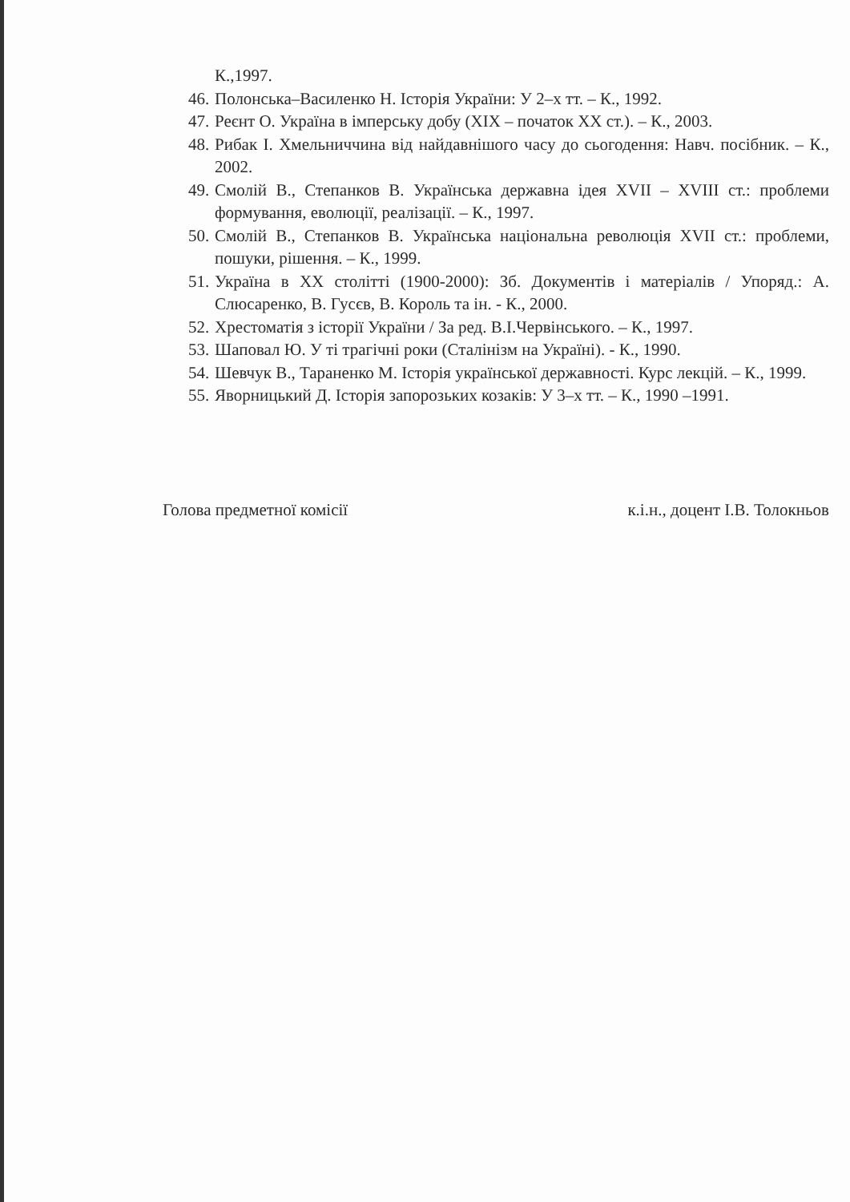К.,1997.
46. Полонська–Василенко Н. Історія України: У 2–х тт. – К., 1992.
47. Реєнт О. Україна в імперську добу (XIX – початок XX ст.). – К., 2003.
48. Рибак І. Хмельниччина від найдавнішого часу до сьогодення: Навч. посібник. – К., 2002.
49. Смолій В., Степанков В. Українська державна ідея XVII – XVIII ст.: проблеми формування, еволюції, реалізації. – К., 1997.
50. Смолій В., Степанков В. Українська національна революція XVII ст.: проблеми, пошуки, рішення. – К., 1999.
51. Україна в XX столітті (1900-2000): Зб. Документів і матеріалів / Упоряд.: А. Слюсаренко, В. Гусєв, В. Король та ін. - К., 2000.
52. Хрестоматія з історії України / За ред. В.І.Червінського. – К., 1997.
53. Шаповал Ю. У ті трагічні роки (Сталінізм на Україні). - К., 1990.
54. Шевчук В., Тараненко М. Історія української державності. Курс лекцій. – К., 1999.
55. Яворницький Д. Історія запорозьких козаків: У 3–х тт. – К., 1990 –1991.
Голова предметної комісії к.і.н., доцент І.В. Толокньов